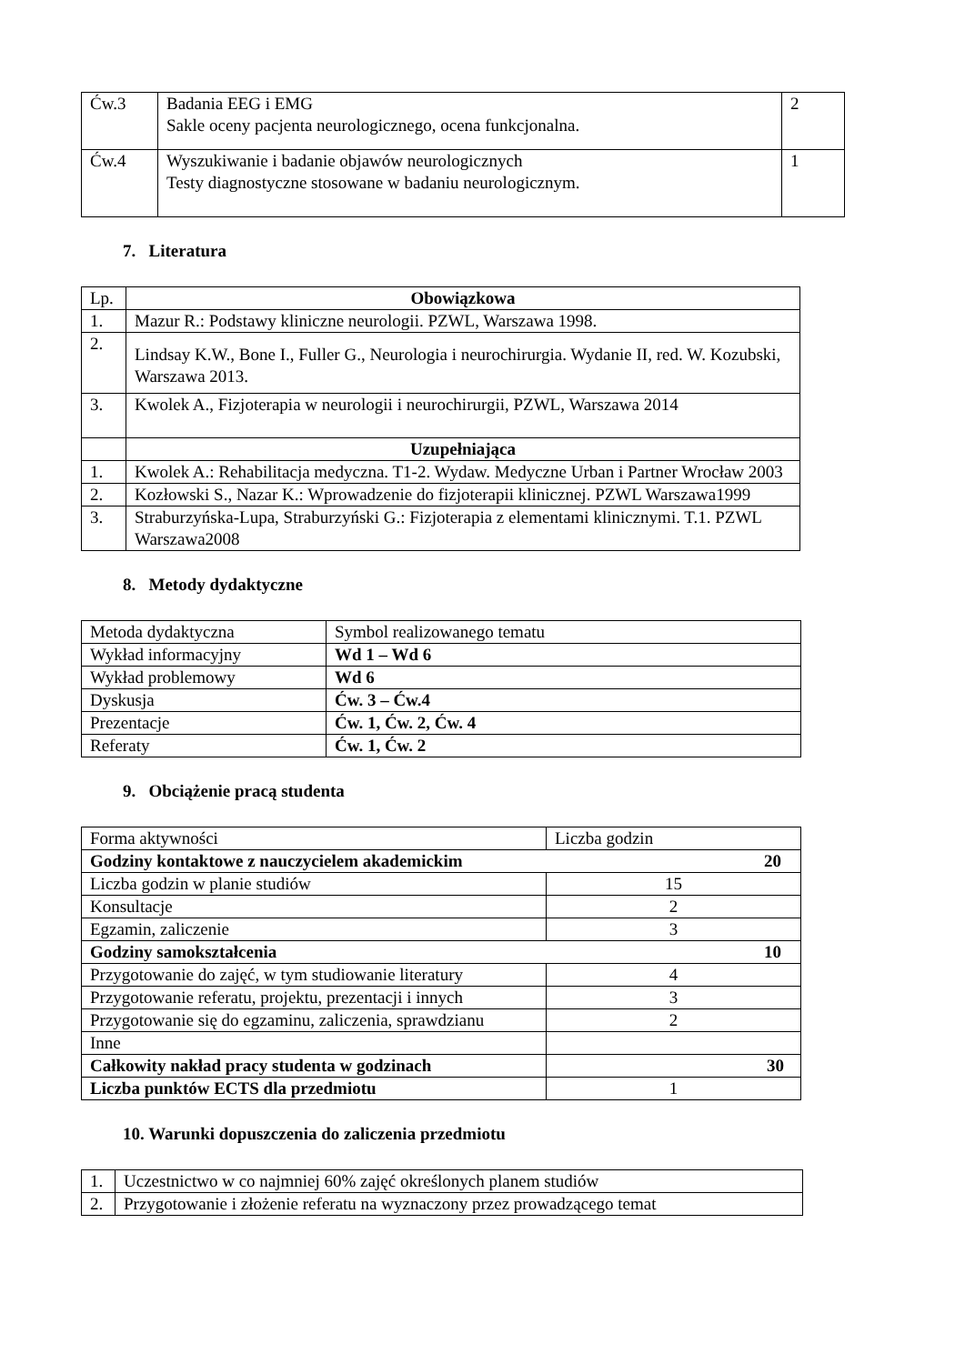| Ćw.3 | Badania EEG i EMG Sakle oceny pacjenta neurologicznego, ocena funkcjonalna. | 2 |
| Ćw.4 | Wyszukiwanie i badanie objawów neurologicznych Testy diagnostyczne stosowane w badaniu neurologicznym. | 1 |
7. Literatura
| Lp. | Obowiązkowa |
| 1. | Mazur R.: Podstawy kliniczne neurologii. PZWL, Warszawa 1998. |
| 2. | Lindsay K.W., Bone I., Fuller G., Neurologia i neurochirurgia. Wydanie II, red. W. Kozubski, Warszawa 2013. |
| 3. | Kwolek A., Fizjoterapia w neurologii i neurochirurgii, PZWL, Warszawa 2014 |
| | Uzupełniająca |
| 1. | Kwolek A.: Rehabilitacja medyczna. T1-2. Wydaw. Medyczne Urban i Partner Wrocław 2003 |
| 2. | Kozłowski S., Nazar K.: Wprowadzenie do fizjoterapii klinicznej. PZWL Warszawa1999 |
| 3. | Straburzyńska-Lupa, Straburzyński G.: Fizjoterapia z elementami klinicznymi. T.1. PZWL Warszawa2008 |
8. Metody dydaktyczne
| Metoda dydaktyczna | Symbol realizowanego tematu |
| Wykład informacyjny | Wd 1 – Wd 6 |
| Wykład problemowy | Wd 6 |
| Dyskusja | Ćw. 3 – Ćw.4 |
| Prezentacje | Ćw. 1, Ćw. 2, Ćw. 4 |
| Referaty | Ćw. 1, Ćw. 2 |
9. Obciążenie pracą studenta
| Forma aktywności | Liczba godzin |
| Godziny kontaktowe z nauczycielem akademickim 20 | |
| Liczba godzin w planie studiów | 15 |
| Konsultacje | 2 |
| Egzamin, zaliczenie | 3 |
| Godziny samokształcenia 10 | |
| Przygotowanie do zajęć, w tym studiowanie literatury | 4 |
| Przygotowanie referatu, projektu, prezentacji i innych | 3 |
| Przygotowanie się do egzaminu, zaliczenia, sprawdzianu | 2 |
| Inne | |
| Całkowity nakład pracy studenta w godzinach | 30 |
| Liczba punktów ECTS dla przedmiotu | 1 |
10. Warunki dopuszczenia do zaliczenia przedmiotu
| 1. | Uczestnictwo w co najmniej 60% zajęć określonych planem studiów |
| 2. | Przygotowanie i złożenie referatu na wyznaczony przez prowadzącego temat |